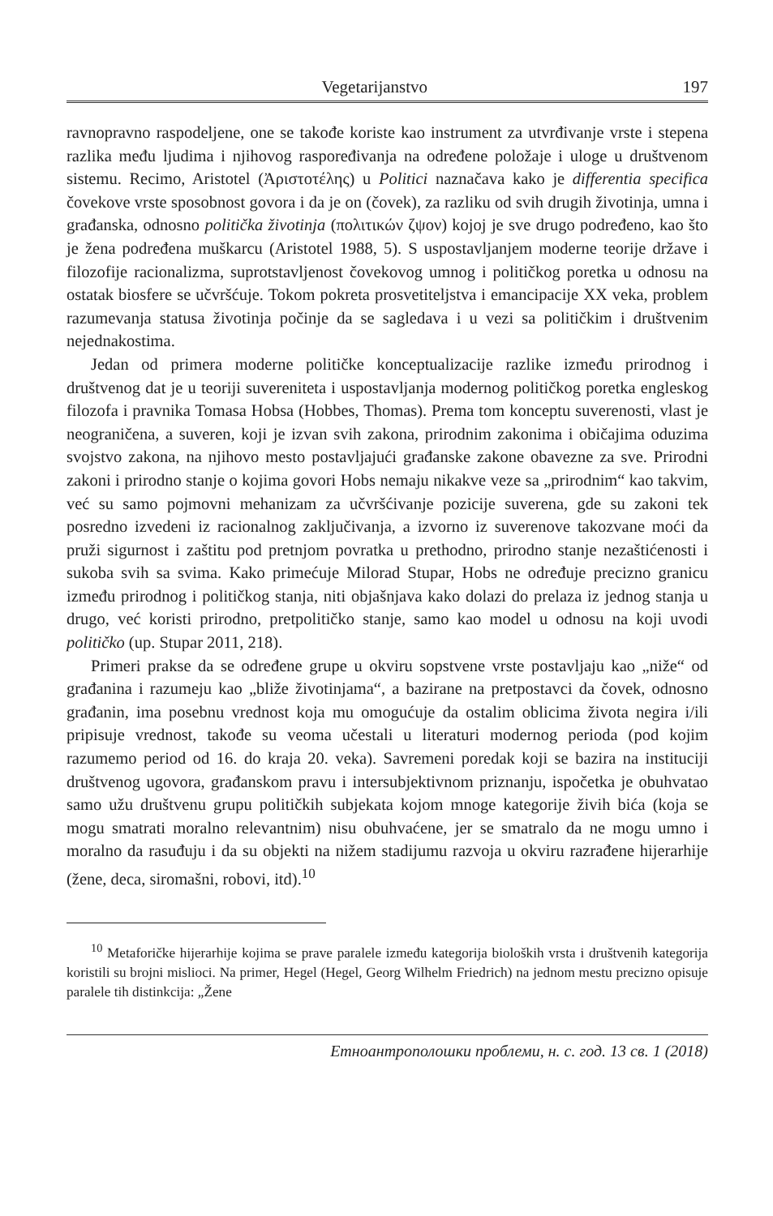Vegetarijanstvo 197
ravnopravno raspodeljene, one se takođe koriste kao instrument za utvrđivanje vrste i stepena razlika među ljudima i njihovog raspoređivanja na određene položaje i uloge u društvenom sistemu. Recimo, Aristotel (Ἀριστοτέλης) u Politici naznačava kako je differentia specifica čovekove vrste sposobnost govora i da je on (čovek), za razliku od svih drugih životinja, umna i građanska, odnosno politička životinja (πολιτικών ζψον) kojoj je sve drugo podređeno, kao što je žena podređena muškarcu (Aristotel 1988, 5). S uspostavljanjem moderne teorije države i filozofije racionalizma, suprotstavljenost čovekovog umnog i političkog poretka u odnosu na ostatak biosfere se učvršćuje. Tokom pokreta prosvetiteljstva i emancipacije XX veka, problem razumevanja statusa životinja počinje da se sagledava i u vezi sa političkim i društvenim nejednakostima.
Jedan od primera moderne političke konceptualizacije razlike između prirodnog i društvenog dat je u teoriji suvereniteta i uspostavljanja modernog političkog poretka engleskog filozofa i pravnika Tomasa Hobsa (Hobbes, Thomas). Prema tom konceptu suverenosti, vlast je neograničena, a suveren, koji je izvan svih zakona, prirodnim zakonima i običajima oduzima svojstvo zakona, na njihovo mesto postavljajući građanske zakone obavezne za sve. Prirodni zakoni i prirodno stanje o kojima govori Hobs nemaju nikakve veze sa „prirodnim“ kao takvim, već su samo pojmovni mehanizam za učvršćivanje pozicije suverena, gde su zakoni tek posredno izvedeni iz racionalnog zaključivanja, a izvorno iz suverenove takozvane moći da pruži sigurnost i zaštitu pod pretnjom povratka u prethodno, prirodno stanje nezaštićenosti i sukoba svih sa svima. Kako primećuje Milorad Stupar, Hobs ne određuje precizno granicu između prirodnog i političkog stanja, niti objašnjava kako dolazi do prelaza iz jednog stanja u drugo, već koristi prirodno, pretpolitičko stanje, samo kao model u odnosu na koji uvodi političko (up. Stupar 2011, 218).
Primeri prakse da se određene grupe u okviru sopstvene vrste postavljaju kao „niže“ od građanina i razumeju kao „bliže životinjama“, a bazirane na pretpostavci da čovek, odnosno građanin, ima posebnu vrednost koja mu omogućuje da ostalim oblicima života negira i/ili pripisuje vrednost, takođe su veoma učestali u literaturi modernog perioda (pod kojim razumemo period od 16. do kraja 20. veka). Savremeni poredak koji se bazira na instituciji društvenog ugovora, građanskom pravu i intersubjektivnom priznanju, ispočetka je obuhvatao samo užu društvenu grupu političkih subjekata kojom mnoge kategorije živih bića (koja se mogu smatrati moralno relevantnim) nisu obuhvaćene, jer se smatralo da ne mogu umno i moralno da rasuđuju i da su objekti na nižem stadijumu razvoja u okviru razrađene hijerarhije (žene, deca, siromašni, robovi, itd).<sup>10</sup>
<sup>10</sup> Metaforičke hijerarhije kojima se prave paralele između kategorija bioloških vrsta i društvenih kategorija koristili su brojni mislioci. Na primer, Hegel (Hegel, Georg Wilhelm Friedrich) na jednom mestu precizno opisuje paralele tih distinkcija: „Žene
Етноантрополошки проблеми, н. с. год. 13 св. 1 (2018)